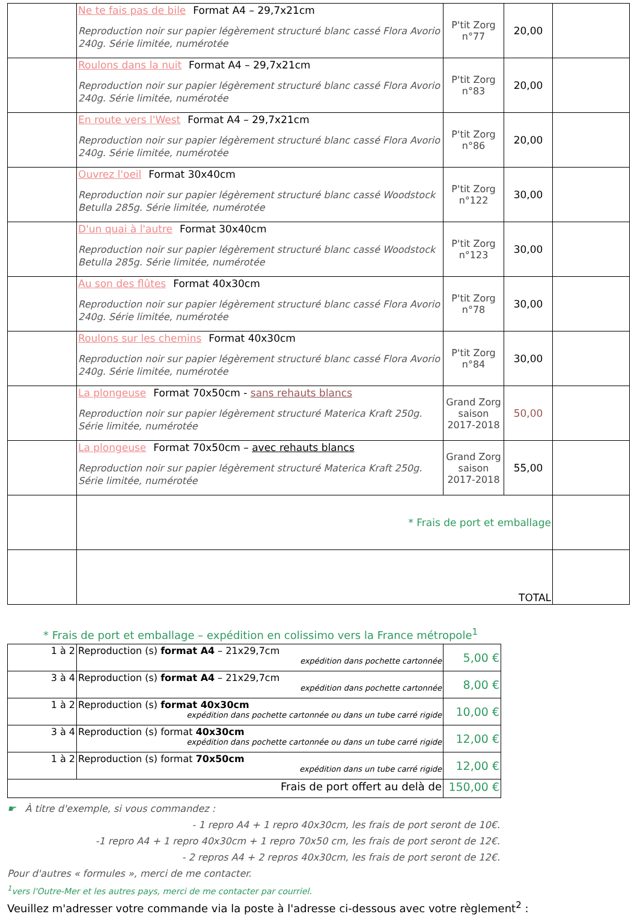| | Ne te fais pas de bile Format A4 – 29,7x21cm Reproduction noir sur papier légèrement structuré blanc cassé Flora Avorio 240g. Série limitée, numérotée | P'tit Zorg n°77 | 20,00 | |
| | Roulons dans la nuit Format A4 – 29,7x21cm Reproduction noir sur papier légèrement structuré blanc cassé Flora Avorio 240g. Série limitée, numérotée | P'tit Zorg n°83 | 20,00 | |
| | En route vers l'West Format A4 – 29,7x21cm Reproduction noir sur papier légèrement structuré blanc cassé Flora Avorio 240g. Série limitée, numérotée | P'tit Zorg n°86 | 20,00 | |
| | Ouvrez l'oeil Format 30x40cm Reproduction noir sur papier légèrement structuré blanc cassé Woodstock Betulla 285g. Série limitée, numérotée | P'tit Zorg n°122 | 30,00 | |
| | D'un quai à l'autre Format 30x40cm Reproduction noir sur papier légèrement structuré blanc cassé Woodstock Betulla 285g. Série limitée, numérotée | P'tit Zorg n°123 | 30,00 | |
| | Au son des flûtes Format 40x30cm Reproduction noir sur papier légèrement structuré blanc cassé Flora Avorio 240g. Série limitée, numérotée | P'tit Zorg n°78 | 30,00 | |
| | Roulons sur les chemins Format 40x30cm Reproduction noir sur papier légèrement structuré blanc cassé Flora Avorio 240g. Série limitée, numérotée | P'tit Zorg n°84 | 30,00 | |
| | La plongeuse Format 70x50cm - sans rehauts blancs Reproduction noir sur papier légèrement structuré Materica Kraft 250g. Série limitée, numérotée | Grand Zorg saison 2017-2018 | 50,00 | |
| | La plongeuse Format 70x50cm – avec rehauts blancs Reproduction noir sur papier légèrement structuré Materica Kraft 250g. Série limitée, numérotée | Grand Zorg saison 2017-2018 | 55,00 | |
| | * Frais de port et emballage | | | |
| | TOTAL | | | |
* Frais de port et emballage – expédition en colissimo vers la France métropole<sup>1</sup>
| 1 à 2 | Reproduction (s) format A4 – 21x29,7cm expédition dans pochette cartonnée | 5,00 € |
| 3 à 4 | Reproduction (s) format A4 – 21x29,7cm expédition dans pochette cartonnée | 8,00 € |
| 1 à 2 | Reproduction (s) format 40x30cm expédition dans pochette cartonnée ou dans un tube carré rigide | 10,00 € |
| 3 à 4 | Reproduction (s) format 40x30cm expédition dans pochette cartonnée ou dans un tube carré rigide | 12,00 € |
| 1 à 2 | Reproduction (s) format 70x50cm expédition dans un tube carré rigide | 12,00 € |
| Frais de port offert au delà de | | 150,00 € |
☛ À titre d'exemple, si vous commandez :
- 1 repro A4 + 1 repro 40x30cm, les frais de port seront de 10€.
-1 repro A4 + 1 repro 40x30cm + 1 repro 70x50 cm, les frais de port seront de 12€.
- 2 repros A4 + 2 repros 40x30cm, les frais de port seront de 12€.
Pour d'autres « formules », merci de me contacter.
<sup>1</sup> vers l'Outre-Mer et les autres pays, merci de me contacter par courriel.
Veuillez m'adresser votre commande via la poste à l'adresse ci-dessous avec votre règlement<sup>2</sup> :